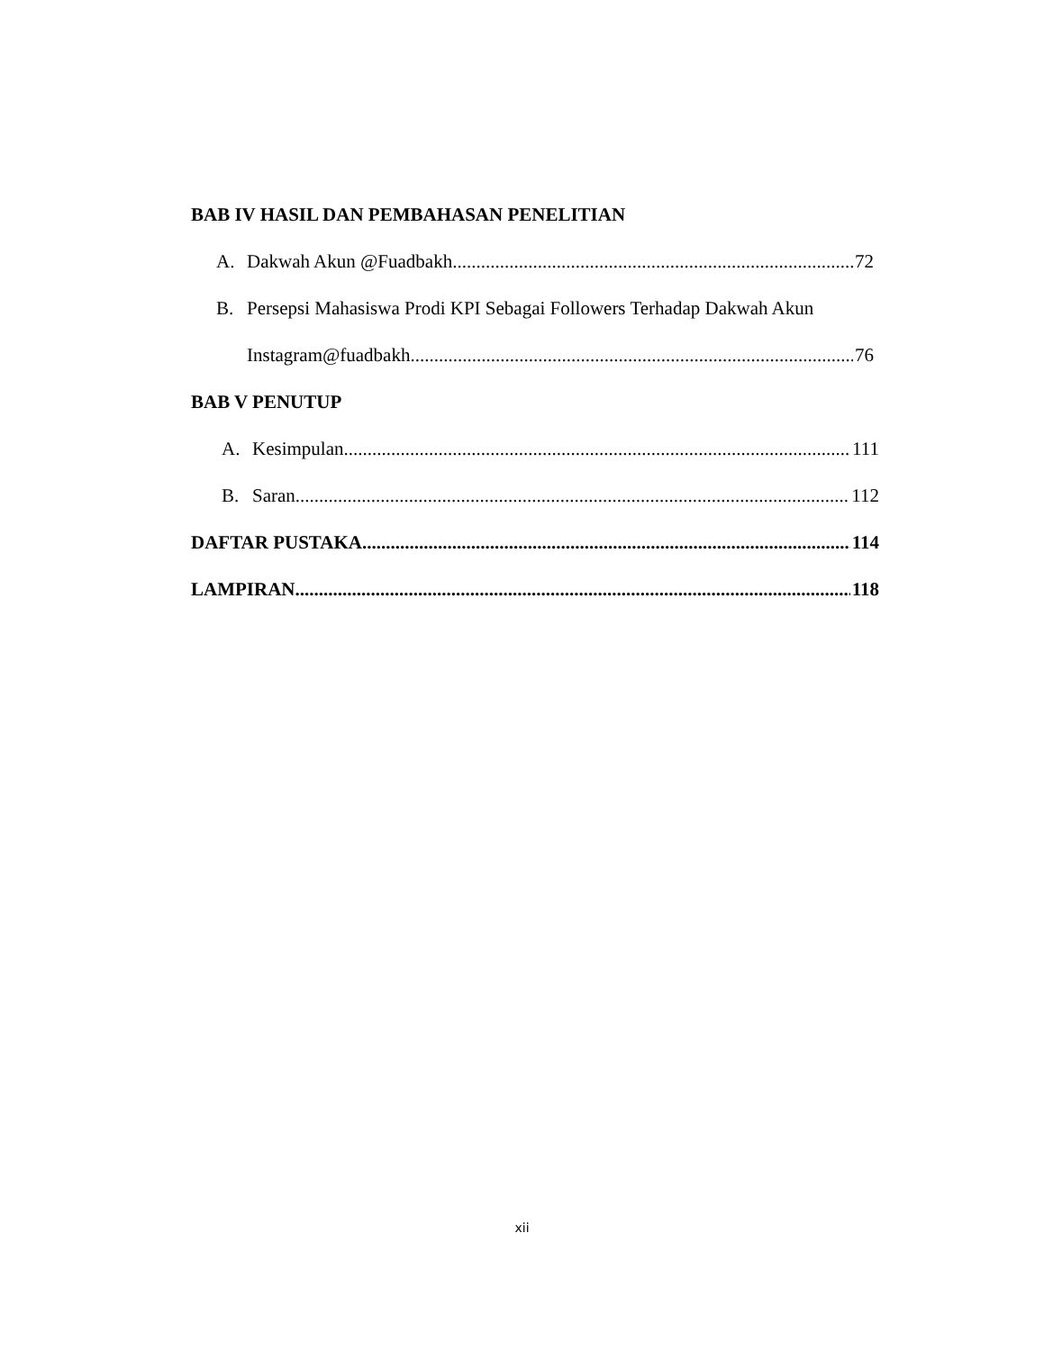BAB IV HASIL DAN PEMBAHASAN PENELITIAN
A. Dakwah Akun @Fuadbakh 72
B. Persepsi Mahasiswa Prodi KPI Sebagai Followers Terhadap Dakwah Akun
Instagram@fuadbakh 76
BAB V PENUTUP
A. Kesimpulan 111
B. Saran 112
DAFTAR PUSTAKA 114
LAMPIRAN 118
xii